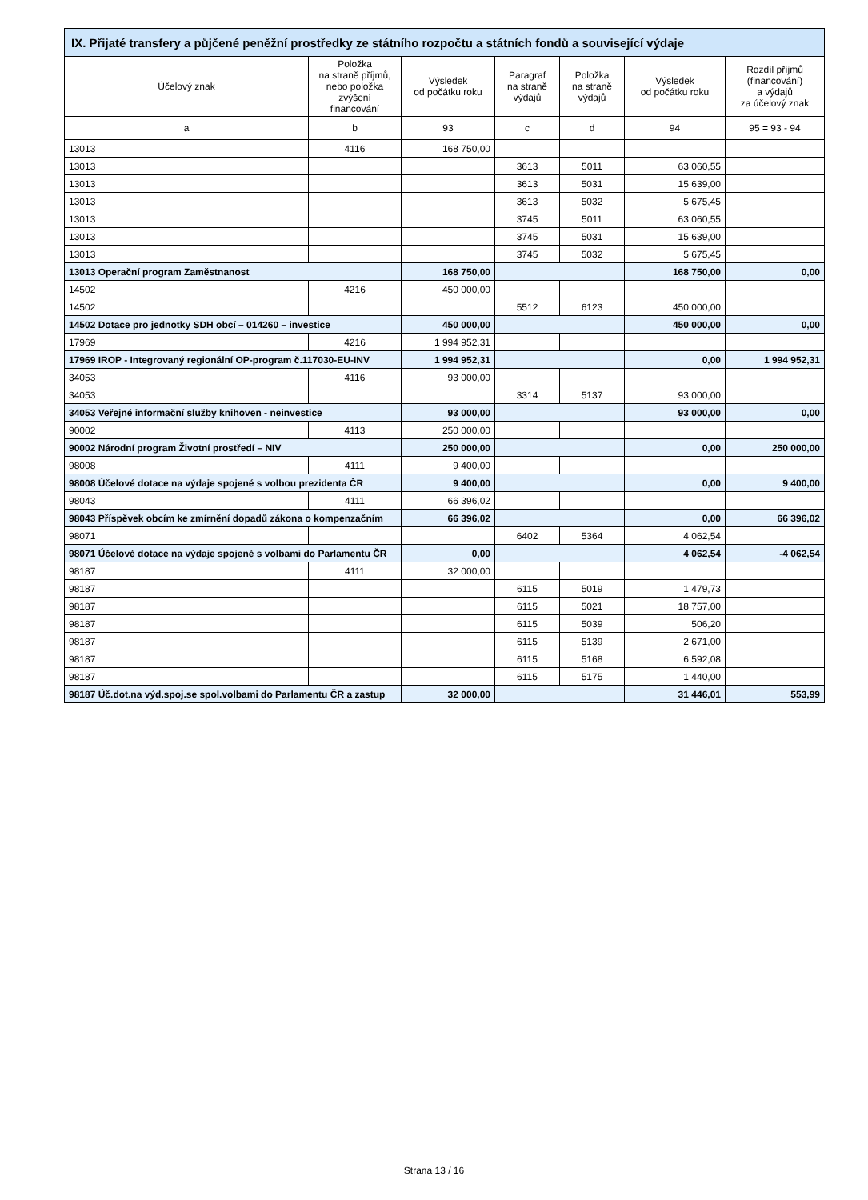| IX. Přijaté transfery a půjčené peněžní prostředky ze státního rozpočtu a státních fondů a související výdaje | | | | | | |
| --- | --- | --- | --- | --- | --- | --- |
| Účelový znak | Položka na straně příjmů, nebo položka zvýšení financování | Výsledek od počátku roku | Paragraf na straně výdajů | Položka na straně výdajů | Výsledek od počátku roku | Rozdíl příjmů (financování) a výdajů za účelový znak |
| a | b | 93 | c | d | 94 | 95 = 93 - 94 |
| 13013 | 4116 | 168 750,00 | | | | |
| 13013 | | | 3613 | 5011 | 63 060,55 | |
| 13013 | | | 3613 | 5031 | 15 639,00 | |
| 13013 | | | 3613 | 5032 | 5 675,45 | |
| 13013 | | | 3745 | 5011 | 63 060,55 | |
| 13013 | | | 3745 | 5031 | 15 639,00 | |
| 13013 | | | 3745 | 5032 | 5 675,45 | |
| 13013 Operační program Zaměstnanost | | 168 750,00 | | | 168 750,00 | 0,00 |
| 14502 | 4216 | 450 000,00 | | | | |
| 14502 | | | 5512 | 6123 | 450 000,00 | |
| 14502 Dotace pro jednotky SDH obcí – 014260 – investice | | 450 000,00 | | | 450 000,00 | 0,00 |
| 17969 | 4216 | 1 994 952,31 | | | | |
| 17969 IROP - Integrovaný regionální OP-program č.117030-EU-INV | | 1 994 952,31 | | | 0,00 | 1 994 952,31 |
| 34053 | 4116 | 93 000,00 | | | | |
| 34053 | | | 3314 | 5137 | 93 000,00 | |
| 34053 Veřejné informační služby knihoven - neinvestice | | 93 000,00 | | | 93 000,00 | 0,00 |
| 90002 | 4113 | 250 000,00 | | | | |
| 90002 Národní program Životní prostředí – NIV | | 250 000,00 | | | 0,00 | 250 000,00 |
| 98008 | 4111 | 9 400,00 | | | | |
| 98008 Účelové dotace na výdaje spojené s volbou prezidenta ČR | | 9 400,00 | | | 0,00 | 9 400,00 |
| 98043 | 4111 | 66 396,02 | | | | |
| 98043 Příspěvek obcím ke zmírnění dopadů zákona o kompenzačním | | 66 396,02 | | | 0,00 | 66 396,02 |
| 98071 | | | 6402 | 5364 | 4 062,54 | |
| 98071 Účelové dotace na výdaje spojené s volbami do Parlamentu ČR | | 0,00 | | | 4 062,54 | -4 062,54 |
| 98187 | 4111 | 32 000,00 | | | | |
| 98187 | | | 6115 | 5019 | 1 479,73 | |
| 98187 | | | 6115 | 5021 | 18 757,00 | |
| 98187 | | | 6115 | 5039 | 506,20 | |
| 98187 | | | 6115 | 5139 | 2 671,00 | |
| 98187 | | | 6115 | 5168 | 6 592,08 | |
| 98187 | | | 6115 | 5175 | 1 440,00 | |
| 98187 Úč.dot.na výd.spoj.se spol.volbami do Parlamentu ČR a zastup | | 32 000,00 | | | 31 446,01 | 553,99 |
Strana 13 / 16